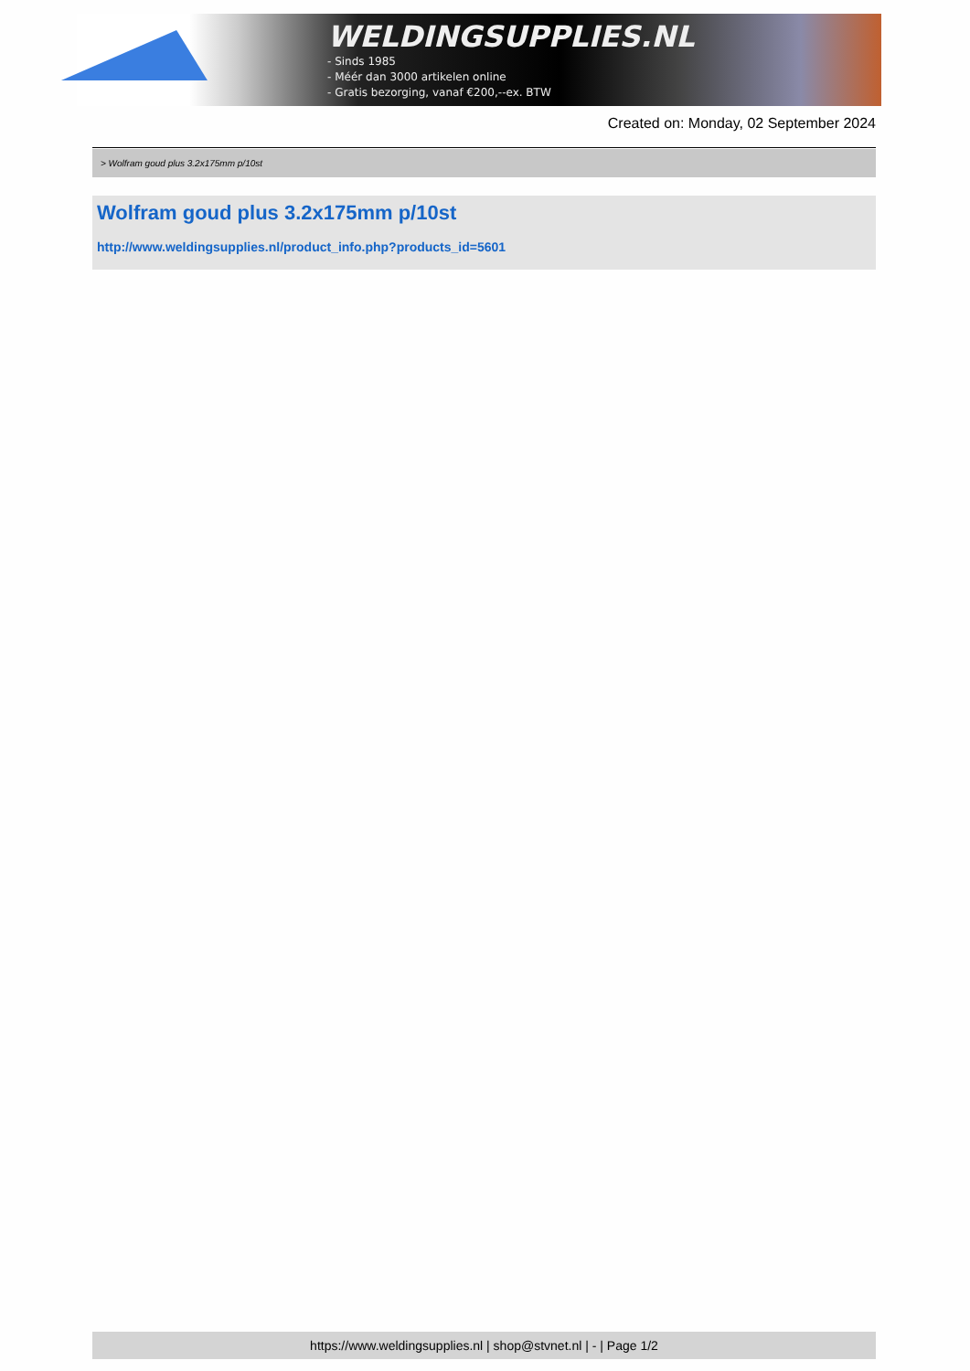WELDINGSUPPLIES.NL
- Sinds 1985
- Méér dan 3000 artikelen online
- Gratis bezorging, vanaf €200,--ex. BTW
Created on: Monday, 02 September 2024
> Wolfram goud plus 3.2x175mm p/10st
Wolfram goud plus 3.2x175mm p/10st
http://www.weldingsupplies.nl/product_info.php?products_id=5601
https://www.weldingsupplies.nl | shop@stvnet.nl | - | Page 1/2